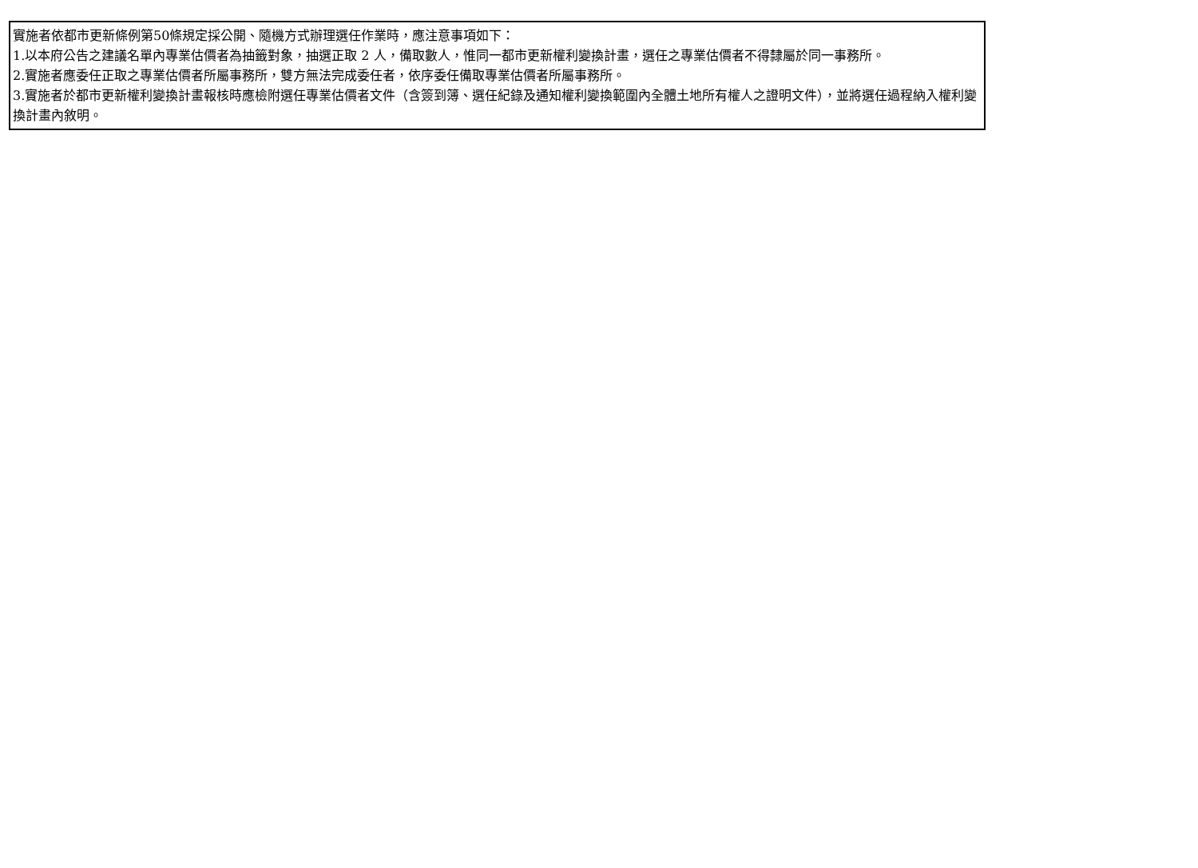實施者依都市更新條例第50條規定採公開、隨機方式辦理選任作業時，應注意事項如下：
1.以本府公告之建議名單內專業估價者為抽籤對象，抽選正取 2 人，備取數人，惟同一都市更新權利變換計畫，選任之專業估價者不得隸屬於同一事務所。
2.實施者應委任正取之專業估價者所屬事務所，雙方無法完成委任者，依序委任備取專業估價者所屬事務所。
3.實施者於都市更新權利變換計畫報核時應檢附選任專業估價者文件（含簽到簿、選任紀錄及通知權利變換範圍內全體土地所有權人之證明文件），並將選任過程納入權利變換計畫內敘明。